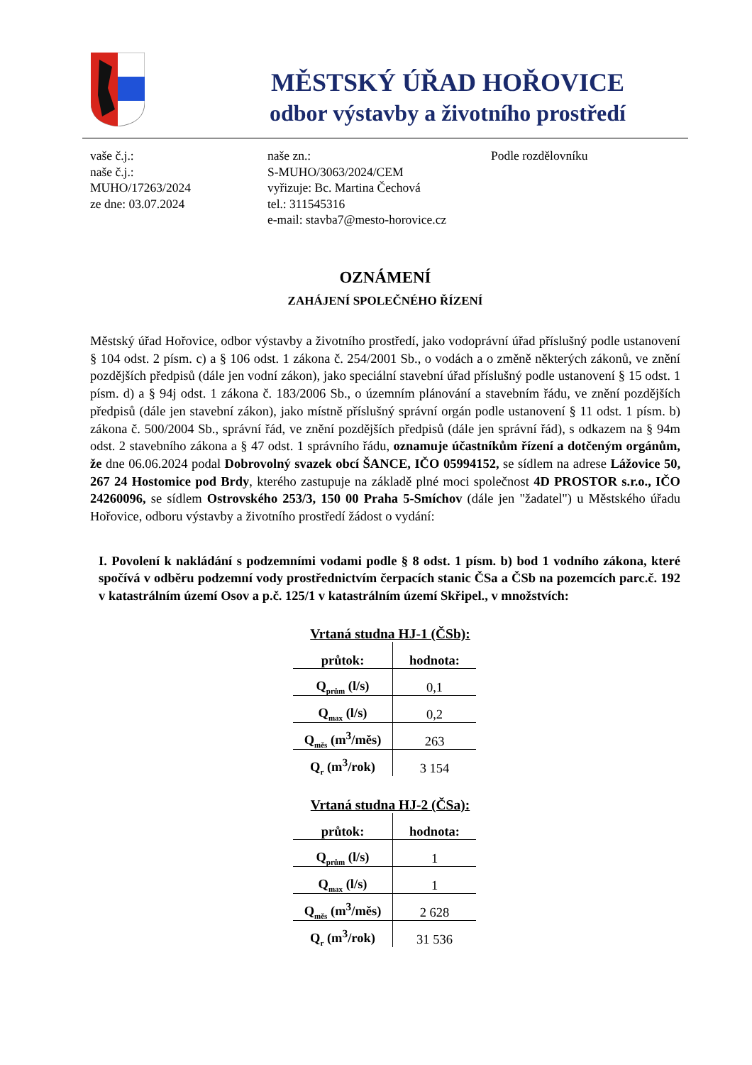MĚSTSKÝ ÚŘAD HOŘOVICE
odbor výstavby a životního prostředí
vaše č.j.:
naše č.j.:
MUHO/17263/2024
ze dne: 03.07.2024
naše zn.:
S-MUHO/3063/2024/CEM
vyřizuje: Bc. Martina Čechová
tel.: 311545316
e-mail: stavba7@mesto-horovice.cz
Podle rozdělovníku
OZNÁMENÍ
ZAHÁJENÍ SPOLEČNÉHO ŘÍZENÍ
Městský úřad Hořovice, odbor výstavby a životního prostředí, jako vodoprávní úřad příslušný podle ustanovení § 104 odst. 2 písm. c) a § 106 odst. 1 zákona č. 254/2001 Sb., o vodách a o změně některých zákonů, ve znění pozdějších předpisů (dále jen vodní zákon), jako speciální stavební úřad příslušný podle ustanovení § 15 odst. 1 písm. d) a § 94j odst. 1 zákona č. 183/2006 Sb., o územním plánování a stavebním řádu, ve znění pozdějších předpisů (dále jen stavební zákon), jako místně příslušný správní orgán podle ustanovení § 11 odst. 1 písm. b) zákona č. 500/2004 Sb., správní řád, ve znění pozdějších předpisů (dále jen správní řád), s odkazem na § 94m odst. 2 stavebního zákona a § 47 odst. 1 správního řádu, oznamuje účastníkům řízení a dotčeným orgánům, že dne 06.06.2024 podal Dobrovolný svazek obcí ŠANCE, IČO 05994152, se sídlem na adrese Lážovice 50, 267 24 Hostomice pod Brdy, kterého zastupuje na základě plné moci společnost 4D PROSTOR s.r.o., IČO 24260096, se sídlem Ostrovského 253/3, 150 00 Praha 5-Smíchov (dále jen "žadatel") u Městského úřadu Hořovice, odboru výstavby a životního prostředí žádost o vydání:
I. Povolení k nakládání s podzemními vodami podle § 8 odst. 1 písm. b) bod 1 vodního zákona, které spočívá v odběru podzemní vody prostřednictvím čerpacích stanic ČSa a ČSb na pozemcích parc.č. 192 v katastrálním území Osov a p.č. 125/1 v katastrálním území Skřipel., v množstvích:
Vrtaná studna HJ-1 (ČSb):
| průtok: | hodnota: |
| --- | --- |
| Q<sub>prům</sub> (l/s) | 0,1 |
| Q<sub>max</sub> (l/s) | 0,2 |
| Q<sub>měs</sub> (m<sup>3</sup>/měs) | 263 |
| Q<sub>r</sub> (m<sup>3</sup>/rok) | 3 154 |
Vrtaná studna HJ-2 (ČSa):
| průtok: | hodnota: |
| --- | --- |
| Q<sub>prům</sub> (l/s) | 1 |
| Q<sub>max</sub> (l/s) | 1 |
| Q<sub>měs</sub> (m<sup>3</sup>/měs) | 2 628 |
| Q<sub>r</sub> (m<sup>3</sup>/rok) | 31 536 |